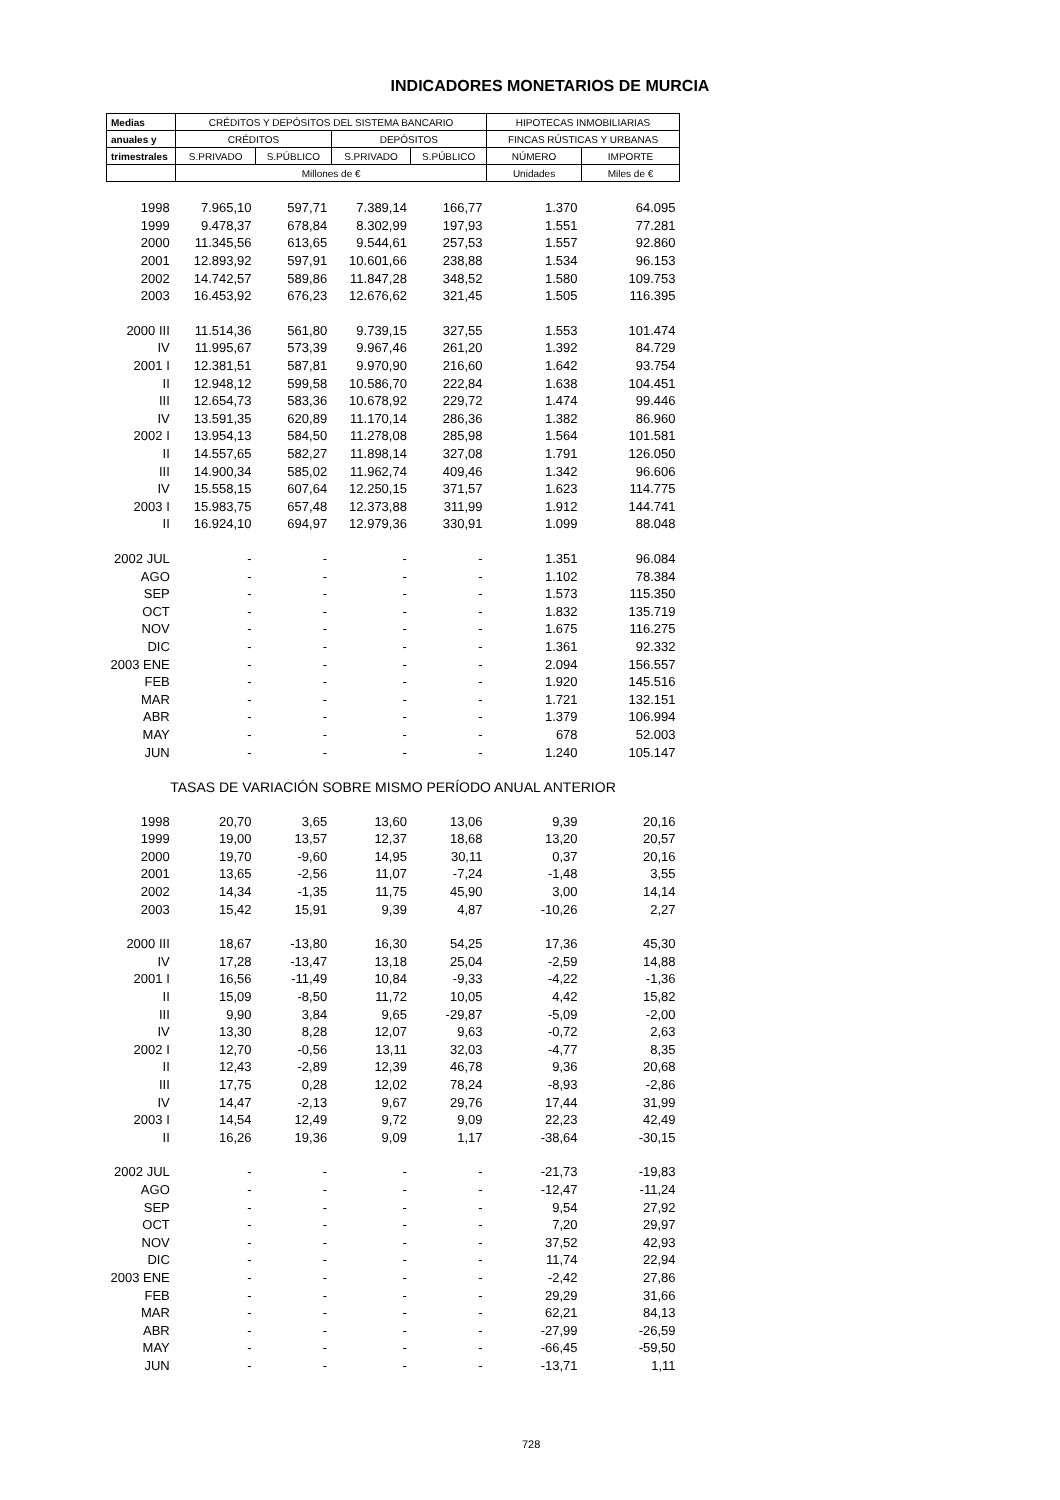INDICADORES MONETARIOS DE MURCIA
| Medias | CRÉDITOS Y DEPÓSITOS DEL SISTEMA BANCARIO | | | | HIPOTECAS INMOBILIARIAS | |
| --- | --- | --- | --- | --- | --- | --- |
| anuales y | CRÉDITOS | | DEPÓSITOS | | FINCAS RÚSTICAS Y URBANAS | |
| trimestrales | S.PRIVADO | S.PÚBLICO | S.PRIVADO | S.PÚBLICO | NÚMERO | IMPORTE |
| | Millones de € | | | | Unidades | Miles de € |
| 1998 | 7.965,10 | 597,71 | 7.389,14 | 166,77 | 1.370 | 64.095 |
| 1999 | 9.478,37 | 678,84 | 8.302,99 | 197,93 | 1.551 | 77.281 |
| 2000 | 11.345,56 | 613,65 | 9.544,61 | 257,53 | 1.557 | 92.860 |
| 2001 | 12.893,92 | 597,91 | 10.601,66 | 238,88 | 1.534 | 96.153 |
| 2002 | 14.742,57 | 589,86 | 11.847,28 | 348,52 | 1.580 | 109.753 |
| 2003 | 16.453,92 | 676,23 | 12.676,62 | 321,45 | 1.505 | 116.395 |
| 2000 III | 11.514,36 | 561,80 | 9.739,15 | 327,55 | 1.553 | 101.474 |
| IV | 11.995,67 | 573,39 | 9.967,46 | 261,20 | 1.392 | 84.729 |
| 2001 I | 12.381,51 | 587,81 | 9.970,90 | 216,60 | 1.642 | 93.754 |
| II | 12.948,12 | 599,58 | 10.586,70 | 222,84 | 1.638 | 104.451 |
| III | 12.654,73 | 583,36 | 10.678,92 | 229,72 | 1.474 | 99.446 |
| IV | 13.591,35 | 620,89 | 11.170,14 | 286,36 | 1.382 | 86.960 |
| 2002 I | 13.954,13 | 584,50 | 11.278,08 | 285,98 | 1.564 | 101.581 |
| II | 14.557,65 | 582,27 | 11.898,14 | 327,08 | 1.791 | 126.050 |
| III | 14.900,34 | 585,02 | 11.962,74 | 409,46 | 1.342 | 96.606 |
| IV | 15.558,15 | 607,64 | 12.250,15 | 371,57 | 1.623 | 114.775 |
| 2003 I | 15.983,75 | 657,48 | 12.373,88 | 311,99 | 1.912 | 144.741 |
| II | 16.924,10 | 694,97 | 12.979,36 | 330,91 | 1.099 | 88.048 |
| 2002 JUL | - | - | - | - | 1.351 | 96.084 |
| AGO | - | - | - | - | 1.102 | 78.384 |
| SEP | - | - | - | - | 1.573 | 115.350 |
| OCT | - | - | - | - | 1.832 | 135.719 |
| NOV | - | - | - | - | 1.675 | 116.275 |
| DIC | - | - | - | - | 1.361 | 92.332 |
| 2003 ENE | - | - | - | - | 2.094 | 156.557 |
| FEB | - | - | - | - | 1.920 | 145.516 |
| MAR | - | - | - | - | 1.721 | 132.151 |
| ABR | - | - | - | - | 1.379 | 106.994 |
| MAY | - | - | - | - | 678 | 52.003 |
| JUN | - | - | - | - | 1.240 | 105.147 |
| TASAS DE VARIACIÓN SOBRE MISMO PERÍODO ANUAL ANTERIOR | | | | | | |
| 1998 | 20,70 | 3,65 | 13,60 | 13,06 | 9,39 | 20,16 |
| 1999 | 19,00 | 13,57 | 12,37 | 18,68 | 13,20 | 20,57 |
| 2000 | 19,70 | -9,60 | 14,95 | 30,11 | 0,37 | 20,16 |
| 2001 | 13,65 | -2,56 | 11,07 | -7,24 | -1,48 | 3,55 |
| 2002 | 14,34 | -1,35 | 11,75 | 45,90 | 3,00 | 14,14 |
| 2003 | 15,42 | 15,91 | 9,39 | 4,87 | -10,26 | 2,27 |
| 2000 III | 18,67 | -13,80 | 16,30 | 54,25 | 17,36 | 45,30 |
| IV | 17,28 | -13,47 | 13,18 | 25,04 | -2,59 | 14,88 |
| 2001 I | 16,56 | -11,49 | 10,84 | -9,33 | -4,22 | -1,36 |
| II | 15,09 | -8,50 | 11,72 | 10,05 | 4,42 | 15,82 |
| III | 9,90 | 3,84 | 9,65 | -29,87 | -5,09 | -2,00 |
| IV | 13,30 | 8,28 | 12,07 | 9,63 | -0,72 | 2,63 |
| 2002 I | 12,70 | -0,56 | 13,11 | 32,03 | -4,77 | 8,35 |
| II | 12,43 | -2,89 | 12,39 | 46,78 | 9,36 | 20,68 |
| III | 17,75 | 0,28 | 12,02 | 78,24 | -8,93 | -2,86 |
| IV | 14,47 | -2,13 | 9,67 | 29,76 | 17,44 | 31,99 |
| 2003 I | 14,54 | 12,49 | 9,72 | 9,09 | 22,23 | 42,49 |
| II | 16,26 | 19,36 | 9,09 | 1,17 | -38,64 | -30,15 |
| 2002 JUL | - | - | - | - | -21,73 | -19,83 |
| AGO | - | - | - | - | -12,47 | -11,24 |
| SEP | - | - | - | - | 9,54 | 27,92 |
| OCT | - | - | - | - | 7,20 | 29,97 |
| NOV | - | - | - | - | 37,52 | 42,93 |
| DIC | - | - | - | - | 11,74 | 22,94 |
| 2003 ENE | - | - | - | - | -2,42 | 27,86 |
| FEB | - | - | - | - | 29,29 | 31,66 |
| MAR | - | - | - | - | 62,21 | 84,13 |
| ABR | - | - | - | - | -27,99 | -26,59 |
| MAY | - | - | - | - | -66,45 | -59,50 |
| JUN | - | - | - | - | -13,71 | 1,11 |
728